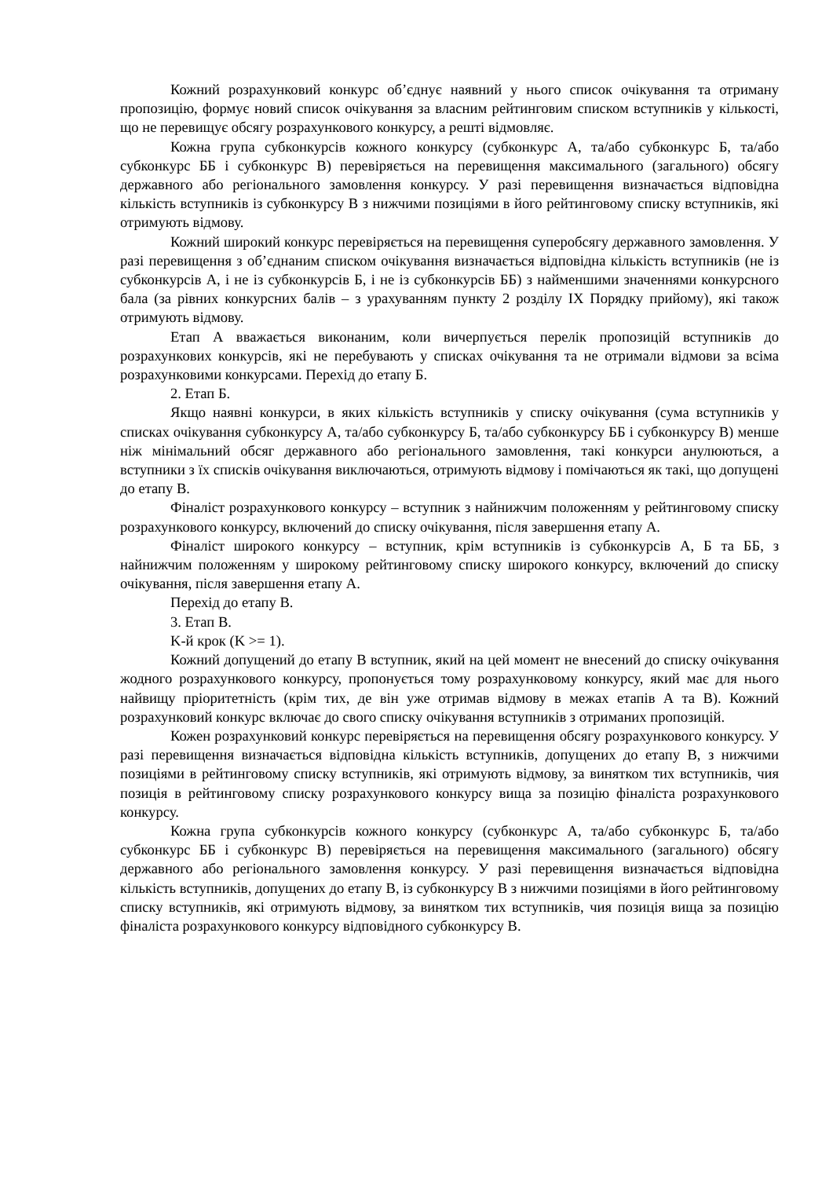Кожний розрахунковий конкурс об’єднує наявний у нього список очікування та отриману пропозицію, формує новий список очікування за власним рейтинговим списком вступників у кількості, що не перевищує обсягу розрахункового конкурсу, а решті відмовляє.
Кожна група субконкурсів кожного конкурсу (субконкурс А, та/або субконкурс Б, та/або субконкурс ББ і субконкурс В) перевіряється на перевищення максимального (загального) обсягу державного або регіонального замовлення конкурсу. У разі перевищення визначається відповідна кількість вступників із субконкурсу В з нижчими позиціями в його рейтинговому списку вступників, які отримують відмову.
Кожний широкий конкурс перевіряється на перевищення суперобсягу державного замовлення. У разі перевищення з об’єднаним списком очікування визначається відповідна кількість вступників (не із субконкурсів А, і не із субконкурсів Б, і не із субконкурсів ББ) з найменшими значеннями конкурсного бала (за рівних конкурсних балів – з урахуванням пункту 2 розділу IX Порядку прийому), які також отримують відмову.
Етап А вважається виконаним, коли вичерпується перелік пропозицій вступників до розрахункових конкурсів, які не перебувають у списках очікування та не отримали відмови за всіма розрахунковими конкурсами. Перехід до етапу Б.
2. Етап Б.
Якщо наявні конкурси, в яких кількість вступників у списку очікування (сума вступників у списках очікування субконкурсу А, та/або субконкурсу Б, та/або субконкурсу ББ і субконкурсу В) менше ніж мінімальний обсяг державного або регіонального замовлення, такі конкурси анулюються, а вступники з їх списків очікування виключаються, отримують відмову і помічаються як такі, що допущені до етапу В.
Фіналіст розрахункового конкурсу – вступник з найнижчим положенням у рейтинговому списку розрахункового конкурсу, включений до списку очікування, після завершення етапу А.
Фіналіст широкого конкурсу – вступник, крім вступників із субконкурсів А, Б та ББ, з найнижчим положенням у широкому рейтинговому списку широкого конкурсу, включений до списку очікування, після завершення етапу А.
Перехід до етапу В.
3. Етап В.
K-й крок (K >= 1).
Кожний допущений до етапу В вступник, який на цей момент не внесений до списку очікування жодного розрахункового конкурсу, пропонується тому розрахунковому конкурсу, який має для нього найвищу пріоритетність (крім тих, де він уже отримав відмову в межах етапів А та В). Кожний розрахунковий конкурс включає до свого списку очікування вступників з отриманих пропозицій.
Кожен розрахунковий конкурс перевіряється на перевищення обсягу розрахункового конкурсу. У разі перевищення визначається відповідна кількість вступників, допущених до етапу В, з нижчими позиціями в рейтинговому списку вступників, які отримують відмову, за винятком тих вступників, чия позиція в рейтинговому списку розрахункового конкурсу вища за позицію фіналіста розрахункового конкурсу.
Кожна група субконкурсів кожного конкурсу (субконкурс А, та/або субконкурс Б, та/або субконкурс ББ і субконкурс В) перевіряється на перевищення максимального (загального) обсягу державного або регіонального замовлення конкурсу. У разі перевищення визначається відповідна кількість вступників, допущених до етапу В, із субконкурсу В з нижчими позиціями в його рейтинговому списку вступників, які отримують відмову, за винятком тих вступників, чия позиція вища за позицію фіналіста розрахункового конкурсу відповідного субконкурсу В.